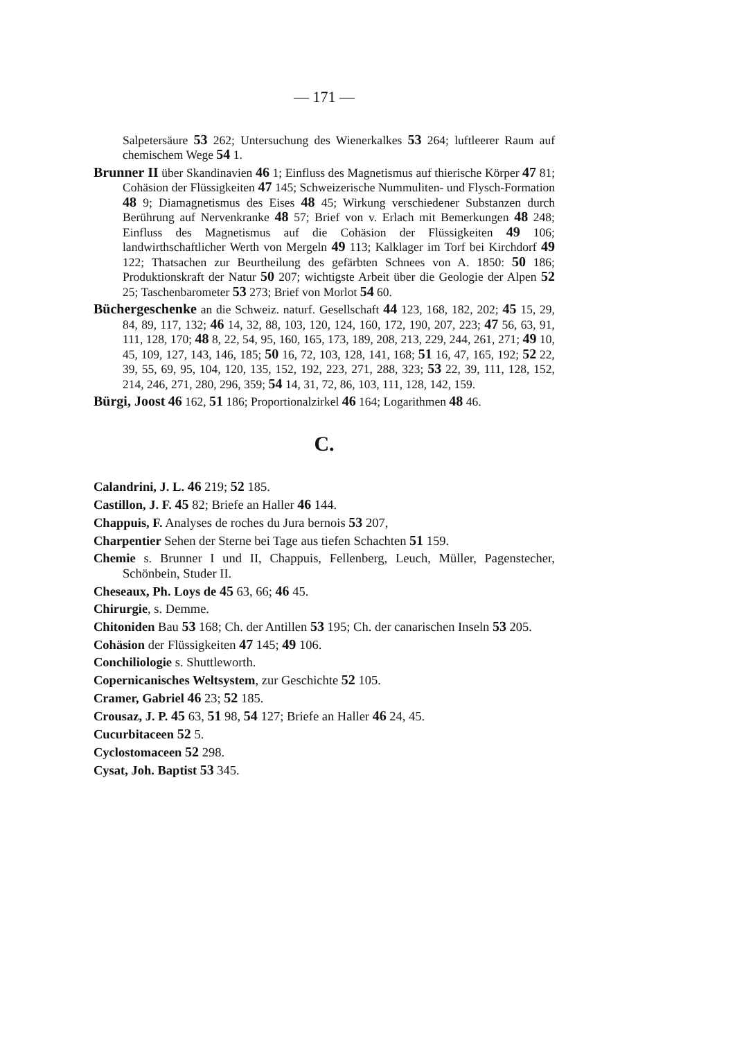— 171 —
Salpetersäure 53 262; Untersuchung des Wienerkalkes 53 264; luftleerer Raum auf chemischem Wege 54 1.
Brunner II über Skandinavien 46 1; Einfluss des Magnetismus auf thierische Körper 47 81; Cohäsion der Flüssigkeiten 47 145; Schweizerische Nummuliten- und Flysch-Formation 48 9; Diamagnetismus des Eises 48 45; Wirkung verschiedener Substanzen durch Berührung auf Nervenkranke 48 57; Brief von v. Erlach mit Bemerkungen 48 248; Einfluss des Magnetismus auf die Cohäsion der Flüssigkeiten 49 106; landwirthschaftlicher Werth von Mergeln 49 113; Kalklager im Torf bei Kirchdorf 49 122; Thatsachen zur Beurtheilung des gefärbten Schnees von A. 1850: 50 186; Produktionskraft der Natur 50 207; wichtigste Arbeit über die Geologie der Alpen 52 25; Taschenbarometer 53 273; Brief von Morlot 54 60.
Büchergeschenke an die Schweiz. naturf. Gesellschaft 44 123, 168, 182, 202; 45 15, 29, 84, 89, 117, 132; 46 14, 32, 88, 103, 120, 124, 160, 172, 190, 207, 223; 47 56, 63, 91, 111, 128, 170; 48 8, 22, 54, 95, 160, 165, 173, 189, 208, 213, 229, 244, 261, 271; 49 10, 45, 109, 127, 143, 146, 185; 50 16, 72, 103, 128, 141, 168; 51 16, 47, 165, 192; 52 22, 39, 55, 69, 95, 104, 120, 135, 152, 192, 223, 271, 288, 323; 53 22, 39, 111, 128, 152, 214, 246, 271, 280, 296, 359; 54 14, 31, 72, 86, 103, 111, 128, 142, 159.
Bürgi, Joost 46 162, 51 186; Proportionalzirkel 46 164; Logarithmen 48 46.
C.
Calandrini, J. L. 46 219; 52 185.
Castillon, J. F. 45 82; Briefe an Haller 46 144.
Chappuis, F. Analyses de roches du Jura bernois 53 207,
Charpentier Sehen der Sterne bei Tage aus tiefen Schachten 51 159.
Chemie s. Brunner I und II, Chappuis, Fellenberg, Leuch, Müller, Pagenstecher, Schönbein, Studer II.
Cheseaux, Ph. Loys de 45 63, 66; 46 45.
Chirurgie, s. Demme.
Chitoniden Bau 53 168; Ch. der Antillen 53 195; Ch. der canarischen Inseln 53 205.
Cohäsion der Flüssigkeiten 47 145; 49 106.
Conchiliologie s. Shuttleworth.
Copernicanisches Weltsystem, zur Geschichte 52 105.
Cramer, Gabriel 46 23; 52 185.
Crousaz, J. P. 45 63, 51 98, 54 127; Briefe an Haller 46 24, 45.
Cucurbitaceen 52 5.
Cyclostomaceen 52 298.
Cysat, Joh. Baptist 53 345.